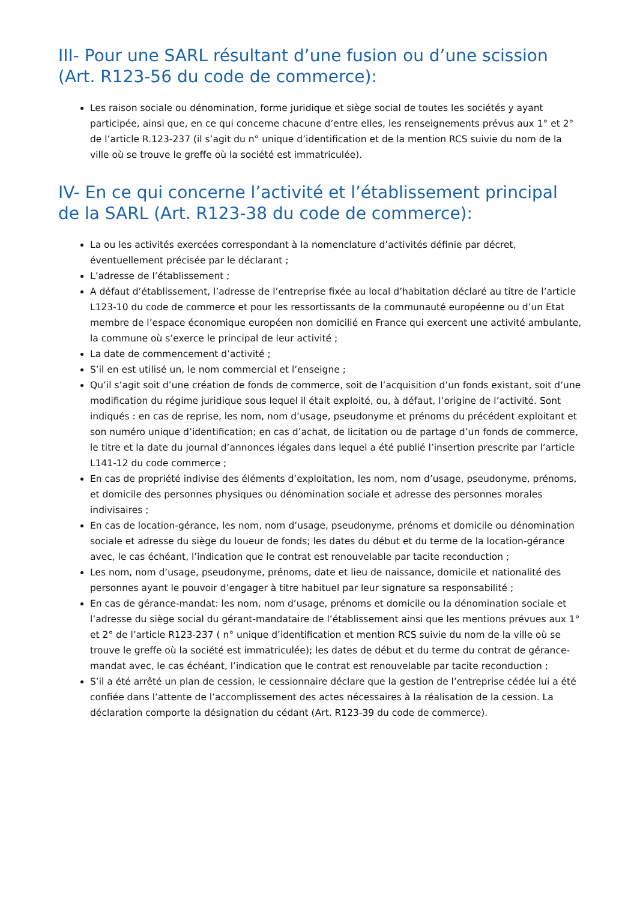III- Pour une SARL résultant d’une fusion ou d’une scission (Art. R123-56 du code de commerce):
Les raison sociale ou dénomination, forme juridique et siège social de toutes les sociétés y ayant participée, ainsi que, en ce qui concerne chacune d’entre elles, les renseignements prévus aux 1° et 2° de l’article R.123-237 (il s’agit du n° unique d’identification et de la mention RCS suivie du nom de la ville où se trouve le greffe où la société est immatriculée).
IV- En ce qui concerne l’activité et l’établissement principal de la SARL (Art. R123-38 du code de commerce):
La ou les activités exercées correspondant à la nomenclature d’activités définie par décret, éventuellement précisée par le déclarant ;
L’adresse de l’établissement ;
A défaut d’établissement, l’adresse de l’entreprise fixée au local d’habitation déclaré au titre de l’article L123-10 du code de commerce et pour les ressortissants de la communauté européenne ou d’un Etat membre de l’espace économique européen non domicilié en France qui exercent une activité ambulante, la commune où s’exerce le principal de leur activité ;
La date de commencement d’activité ;
S’il en est utilisé un, le nom commercial et l’enseigne ;
Qu’il s’agit soit d’une création de fonds de commerce, soit de l’acquisition d’un fonds existant, soit d’une modification du régime juridique sous lequel il était exploité, ou, à défaut, l’origine de l’activité. Sont indiqués : en cas de reprise, les nom, nom d’usage, pseudonyme et prénoms du précédent exploitant et son numéro unique d’identification; en cas d’achat, de licitation ou de partage d’un fonds de commerce, le titre et la date du journal d’annonces légales dans lequel a été publié l’insertion prescrite par l’article L141-12 du code commerce ;
En cas de propriété indivise des éléments d’exploitation, les nom, nom d’usage, pseudonyme, prénoms, et domicile des personnes physiques ou dénomination sociale et adresse des personnes morales indivisaires ;
En cas de location-gérance, les nom, nom d’usage, pseudonyme, prénoms et domicile ou dénomination sociale et adresse du siège du loueur de fonds; les dates du début et du terme de la location-gérance avec, le cas échéant, l’indication que le contrat est renouvelable par tacite reconduction ;
Les nom, nom d’usage, pseudonyme, prénoms, date et lieu de naissance, domicile et nationalité des personnes ayant le pouvoir d’engager à titre habituel par leur signature sa responsabilité ;
En cas de gérance-mandat: les nom, nom d’usage, prénoms et domicile ou la dénomination sociale et l’adresse du siège social du gérant-mandataire de l’établissement ainsi que les mentions prévues aux 1° et 2° de l’article R123-237 ( n° unique d’identification et mention RCS suivie du nom de la ville où se trouve le greffe où la société est immatriculée); les dates de début et du terme du contrat de gérance-mandat avec, le cas échéant, l’indication que le contrat est renouvelable par tacite reconduction ;
S’il a été arrêté un plan de cession, le cessionnaire déclare que la gestion de l’entreprise cédée lui a été confiée dans l’attente de l’accomplissement des actes nécessaires à la réalisation de la cession. La déclaration comporte la désignation du cédant (Art. R123-39 du code de commerce).